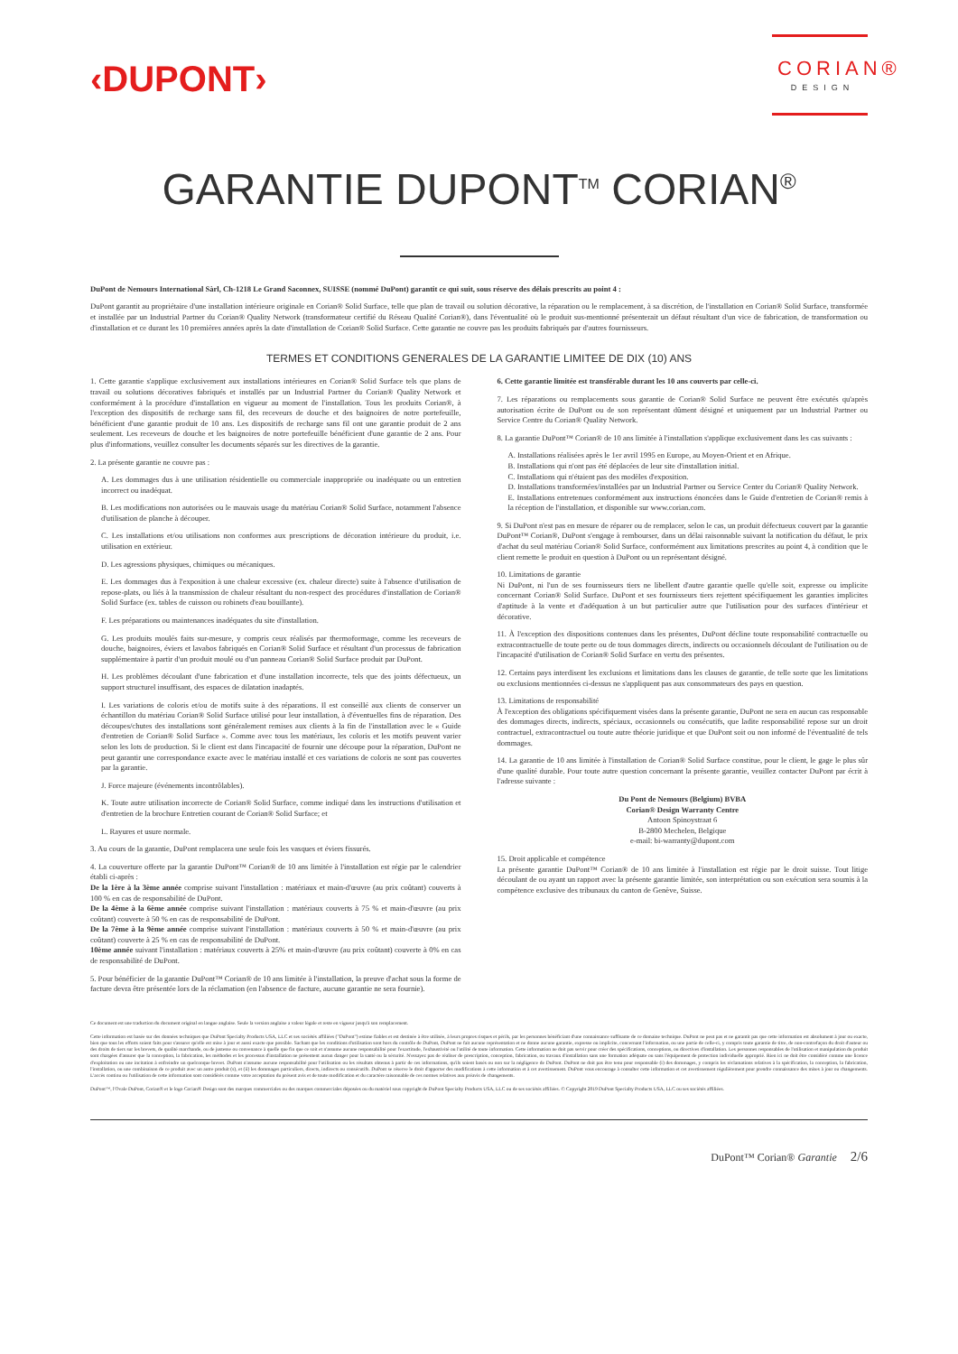‹DUPONT›
CORIAN®
DESIGN
GARANTIE DUPONT<sup>TM</sup> CORIAN<sup>®</sup>
DuPont de Nemours International Sàrl, Ch-1218 Le Grand Saconnex, SUISSE (nommé DuPont) garantit ce qui suit, sous réserve des délais prescrits au point 4 :
DuPont garantit au propriétaire d'une installation intérieure originale en Corian® Solid Surface, telle que plan de travail ou solution décorative, la réparation ou le remplacement, à sa discrétion, de l'installation en Corian® Solid Surface, transformée et installée par un Industrial Partner du Corian® Quality Network (transformateur certifié du Réseau Qualité Corian®), dans l'éventualité où le produit sus-mentionné présenterait un défaut résultant d'un vice de fabrication, de transformation ou d'installation et ce durant les 10 premières années après la date d'installation de Corian® Solid Surface. Cette garantie ne couvre pas les produits fabriqués par d'autres fournisseurs.
TERMES ET CONDITIONS GENERALES DE LA GARANTIE LIMITEE DE DIX (10) ANS
1. Cette garantie s'applique exclusivement aux installations intérieures en Corian® Solid Surface tels que plans de travail ou solutions décoratives fabriqués et installés par un Industrial Partner du Corian® Quality Network et conformément à la procédure d'installation en vigueur au moment de l'installation. Tous les produits Corian®, à l'exception des dispositifs de recharge sans fil, des receveurs de douche et des baignoires de notre portefeuille, bénéficient d'une garantie produit de 10 ans. Les dispositifs de recharge sans fil ont une garantie produit de 2 ans seulement. Les receveurs de douche et les baignoires de notre portefeuille bénéficient d'une garantie de 2 ans. Pour plus d'informations, veuillez consulter les documents séparés sur les directives de la garantie.
2. La présente garantie ne couvre pas :
A. Les dommages dus à une utilisation résidentielle ou commerciale inappropriée ou inadéquate ou un entretien incorrect ou inadéquat.
B. Les modifications non autorisées ou le mauvais usage du matériau Corian® Solid Surface, notamment l'absence d'utilisation de planche à découper.
C. Les installations et/ou utilisations non conformes aux prescriptions de décoration intérieure du produit, i.e. utilisation en extérieur.
D. Les agressions physiques, chimiques ou mécaniques.
E. Les dommages dus à l'exposition à une chaleur excessive (ex. chaleur directe) suite à l'absence d'utilisation de repose-plats, ou liés à la transmission de chaleur résultant du non-respect des procédures d'installation de Corian® Solid Surface (ex. tables de cuisson ou robinets d'eau bouillante).
F. Les préparations ou maintenances inadéquates du site d'installation.
G. Les produits moulés faits sur-mesure, y compris ceux réalisés par thermoformage, comme les receveurs de douche, baignoires, éviers et lavabos fabriqués en Corian® Solid Surface et résultant d'un processus de fabrication supplémentaire à partir d'un produit moulé ou d'un panneau Corian® Solid Surface produit par DuPont.
H. Les problèmes découlant d'une fabrication et d'une installation incorrecte, tels que des joints défectueux, un support structurel insuffisant, des espaces de dilatation inadaptés.
I. Les variations de coloris et/ou de motifs suite à des réparations. Il est conseillé aux clients de conserver un échantillon du matériau Corian® Solid Surface utilisé pour leur installation, à d'éventuelles fins de réparation. Des découpes/chutes des installations sont généralement remises aux clients à la fin de l'installation avec le « Guide d'entretien de Corian® Solid Surface ». Comme avec tous les matériaux, les coloris et les motifs peuvent varier selon les lots de production. Si le client est dans l'incapacité de fournir une découpe pour la réparation, DuPont ne peut garantir une correspondance exacte avec le matériau installé et ces variations de coloris ne sont pas couvertes par la garantie.
J. Force majeure (événements incontrôlables).
K. Toute autre utilisation incorrecte de Corian® Solid Surface, comme indiqué dans les instructions d'utilisation et d'entretien de la brochure Entretien courant de Corian® Solid Surface; et
L. Rayures et usure normale.
3. Au cours de la garantie, DuPont remplacera une seule fois les vasques et éviers fissurés.
4. La couverture offerte par la garantie DuPont™ Corian® de 10 ans limitée à l'installation est régie par le calendrier établi ci-après :
De la 1ère à la 3ème année comprise suivant l'installation : matériaux et main-d'œuvre (au prix coûtant) couverts à 100 % en cas de responsabilité de DuPont.
De la 4ème à la 6ème année comprise suivant l'installation : matériaux couverts à 75 % et main-d'œuvre (au prix coûtant) couverte à 50 % en cas de responsabilité de DuPont.
De la 7ème à la 9ème année comprise suivant l'installation : matériaux couverts à 50 % et main-d'œuvre (au prix coûtant) couverte à 25 % en cas de responsabilité de DuPont.
10ème année suivant l'installation : matériaux couverts à 25% et main-d'œuvre (au prix coûtant) couverte à 0% en cas de responsabilité de DuPont.
5. Pour bénéficier de la garantie DuPont™ Corian® de 10 ans limitée à l'installation, la preuve d'achat sous la forme de facture devra être présentée lors de la réclamation (en l'absence de facture, aucune garantie ne sera fournie).
6. Cette garantie limitée est transférable durant les 10 ans couverts par celle-ci.
7. Les réparations ou remplacements sous garantie de Corian® Solid Surface ne peuvent être exécutés qu'après autorisation écrite de DuPont ou de son représentant dûment désigné et uniquement par un Industrial Partner ou Service Centre du Corian® Quality Network.
8. La garantie DuPont™ Corian® de 10 ans limitée à l'installation s'applique exclusivement dans les cas suivants :
A. Installations réalisées après le 1er avril 1995 en Europe, au Moyen-Orient et en Afrique.
B. Installations qui n'ont pas été déplacées de leur site d'installation initial.
C. Installations qui n'étaient pas des modèles d'exposition.
D. Installations transformées/installées par un Industrial Partner ou Service Center du Corian® Quality Network.
E. Installations entretenues conformément aux instructions énoncées dans le Guide d'entretien de Corian® remis à la réception de l'installation, et disponible sur www.corian.com.
9. Si DuPont n'est pas en mesure de réparer ou de remplacer, selon le cas, un produit défectueux couvert par la garantie DuPont™ Corian®, DuPont s'engage à rembourser, dans un délai raisonnable suivant la notification du défaut, le prix d'achat du seul matériau Corian® Solid Surface, conformément aux limitations prescrites au point 4, à condition que le client remette le produit en question à DuPont ou un représentant désigné.
10. Limitations de garantie
Ni DuPont, ni l'un de ses fournisseurs tiers ne libellent d'autre garantie quelle qu'elle soit, expresse ou implicite concernant Corian® Solid Surface. DuPont et ses fournisseurs tiers rejettent spécifiquement les garanties implicites d'aptitude à la vente et d'adéquation à un but particulier autre que l'utilisation pour des surfaces d'intérieur et décorative.
11. À l'exception des dispositions contenues dans les présentes, DuPont décline toute responsabilité contractuelle ou extracontractuelle de toute perte ou de tous dommages directs, indirects ou occasionnels découlant de l'utilisation ou de l'incapacité d'utilisation de Corian® Solid Surface en vertu des présentes.
12. Certains pays interdisent les exclusions et limitations dans les clauses de garantie, de telle sorte que les limitations ou exclusions mentionnées ci-dessus ne s'appliquent pas aux consommateurs des pays en question.
13. Limitations de responsabilité
À l'exception des obligations spécifiquement visées dans la présente garantie, DuPont ne sera en aucun cas responsable des dommages directs, indirects, spéciaux, occasionnels ou consécutifs, que ladite responsabilité repose sur un droit contractuel, extracontractuel ou toute autre théorie juridique et que DuPont soit ou non informé de l'éventualité de tels dommages.
14. La garantie de 10 ans limitée à l'installation de Corian® Solid Surface constitue, pour le client, le gage le plus sûr d'une qualité durable. Pour toute autre question concernant la présente garantie, veuillez contacter DuPont par écrit à l'adresse suivante :
Du Pont de Nemours (Belgium) BVBA
Corian® Design Warranty Centre
Antoon Spinoystraat 6
B-2800 Mechelen, Belgique
e-mail: bi-warranty@dupont.com
15. Droit applicable et compétence
La présente garantie DuPont™ Corian® de 10 ans limitée à l'installation est régie par le droit suisse. Tout litige découlant de ou ayant un rapport avec la présente garantie limitée, son interprétation ou son exécution sera soumis à la compétence exclusive des tribunaux du canton de Genève, Suisse.
Ce document est une traduction du document original en langue anglaise. Seule la version anglaise a valeur légale et reste en vigueur jusqu'à son remplacement.
Cette information est basée sur des données techniques que DuPont Specialty Products USA, LLC et ses sociétés affiliées ("DuPont") estime fiables et est destinée à être utilisée, à leurs propres risques et périls, par les personnes bénéficiant d'une connaissance suffisante de ce domaine technique. DuPont ne peut pas et ne garantit pas que cette information est absolument à jour ou exacte, bien que tous les efforts soient faits pour s'assurer qu'elle est mise à jour et aussi exacte que possible. Sachant que les conditions d'utilisation sont hors du contrôle de DuPont, DuPont ne fait aucune représentation et ne donne aucune garantie, expresse ou implicite, concernant l'information, ou une partie de celle-ci, y compris toute garantie de titre, de non-contrefaçon du droit d'auteur ou des droits de tiers sur les brevets, de qualité marchande, ou de justesse ou convenance à quelle que fin que ce soit et n'assume aucune responsabilité pour l'exactitude, l'exhaustivité ou l'utilité de toute information. Cette information ne doit pas servir pour créer des spécifications, conceptions, ou directives d'installation. Les personnes responsables de l'utilisation et manipulation du produit sont chargées d'assurer que la conception, la fabrication, les méthodes et les processus d'installation ne présentent aucun danger pour la santé ou la sécurité. N'essayez pas de réaliser de prescription, conception, fabrication, ou travaux d'installation sans une formation adéquate ou sans l'équipement de protection individuelle approprié. Rien ici ne doit être considéré comme une licence d'exploitation ou une incitation à enfreindre un quelconque brevet. DuPont n'assume aucune responsabilité pour l'utilisation ou les résultats obtenus à partir de ces informations, qu'ils soient basés ou non sur la négligence de DuPont. DuPont ne doit pas être tenu pour responsable (i) des dommages, y compris les réclamations relatives à la spécification, la conception, la fabrication, l'installation, ou une combinaison de ce produit avec un autre produit (s), et (ii) les dommages particuliers, directs, indirects ou consécutifs. DuPont se réserve le droit d'apporter des modifications à cette information et à cet avertissement. DuPont vous encourage à consulter cette information et cet avertissement régulièrement pour prendre connaissance des mises à jour ou changements. L'accès continu ou l'utilisation de cette information sont considérés comme votre acceptation du présent avis et de toute modification et du caractère raisonnable de ces normes relatives aux préavis de changements.
DuPont™, l'Ovale DuPont, Corian® et le logo Corian® Design sont des marques commerciales ou des marques commerciales déposées ou du matériel sous copyright de DuPont Specialty Products USA, LLC ou de ses sociétés affiliées. © Copyright 2019 DuPont Specialty Products USA, LLC ou ses sociétés affiliées.
DuPont™ Corian® Garantie 2/6